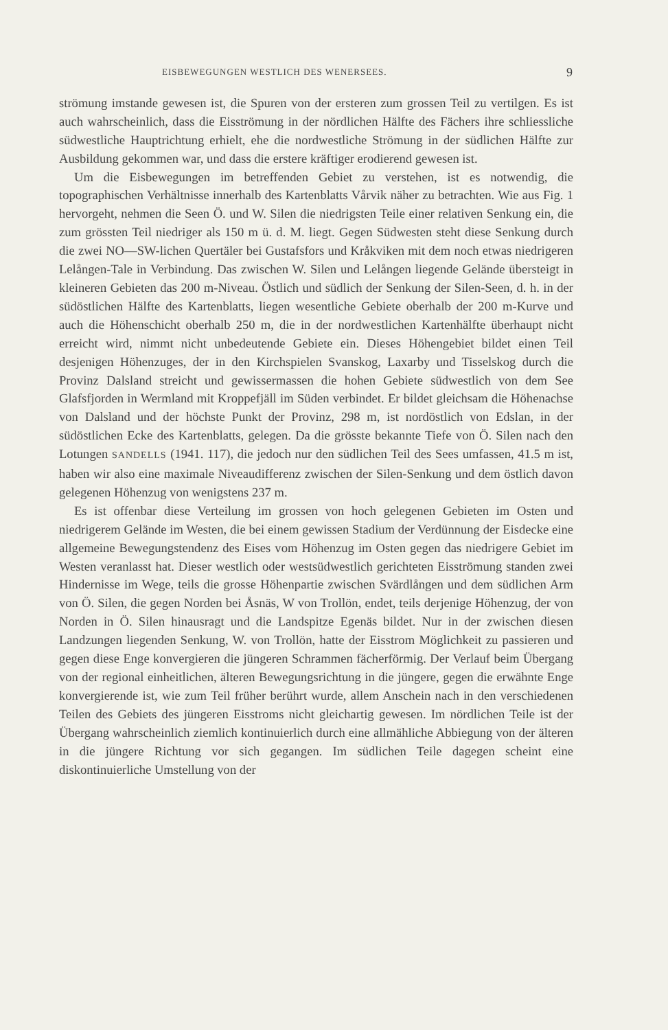EISBEWEGUNGEN WESTLICH DES WENERSEES. 9
strömung imstande gewesen ist, die Spuren von der ersteren zum grossen Teil zu vertilgen. Es ist auch wahrscheinlich, dass die Eisströmung in der nördlichen Hälfte des Fächers ihre schliessliche südwestliche Hauptrichtung erhielt, ehe die nordwestliche Strömung in der südlichen Hälfte zur Ausbildung gekommen war, und dass die erstere kräftiger erodierend gewesen ist.
Um die Eisbewegungen im betreffenden Gebiet zu verstehen, ist es notwendig, die topographischen Verhältnisse innerhalb des Kartenblatts Vårvik näher zu betrachten. Wie aus Fig. 1 hervorgeht, nehmen die Seen Ö. und W. Silen die niedrigsten Teile einer relativen Senkung ein, die zum grössten Teil niedriger als 150 m ü. d. M. liegt. Gegen Südwesten steht diese Senkung durch die zwei NO—SW-lichen Quertäler bei Gustafsfors und Kråkviken mit dem noch etwas niedrigeren Lelången-Tale in Verbindung. Das zwischen W. Silen und Lelången liegende Gelände übersteigt in kleineren Gebieten das 200 m-Niveau. Östlich und südlich der Senkung der Silen-Seen, d. h. in der südöstlichen Hälfte des Kartenblatts, liegen wesentliche Gebiete oberhalb der 200 m-Kurve und auch die Höhenschicht oberhalb 250 m, die in der nordwestlichen Kartenhälfte überhaupt nicht erreicht wird, nimmt nicht unbedeutende Gebiete ein. Dieses Höhengebiet bildet einen Teil desjenigen Höhenzuges, der in den Kirchspielen Svanskog, Laxarby und Tisselskog durch die Provinz Dalsland streicht und gewissermassen die hohen Gebiete südwestlich von dem See Glafsfjorden in Wermland mit Kroppefjäll im Süden verbindet. Er bildet gleichsam die Höhenachse von Dalsland und der höchste Punkt der Provinz, 298 m, ist nordöstlich von Edslan, in der südöstlichen Ecke des Kartenblatts, gelegen. Da die grösste bekannte Tiefe von Ö. Silen nach den Lotungen SANDELLS (1941. 117), die jedoch nur den südlichen Teil des Sees umfassen, 41.5 m ist, haben wir also eine maximale Niveaudifferenz zwischen der Silen-Senkung und dem östlich davon gelegenen Höhenzug von wenigstens 237 m.
Es ist offenbar diese Verteilung im grossen von hoch gelegenen Gebieten im Osten und niedrigerem Gelände im Westen, die bei einem gewissen Stadium der Verdünnung der Eisdecke eine allgemeine Bewegungstendenz des Eises vom Höhenzug im Osten gegen das niedrigere Gebiet im Westen veranlasst hat. Dieser westlich oder westsüdwestlich gerichteten Eisströmung standen zwei Hindernisse im Wege, teils die grosse Höhenpartie zwischen Svärdlången und dem südlichen Arm von Ö. Silen, die gegen Norden bei Åsnäs, W von Trollön, endet, teils derjenige Höhenzug, der von Norden in Ö. Silen hinausragt und die Landspitze Egenäs bildet. Nur in der zwischen diesen Landzungen liegenden Senkung, W. von Trollön, hatte der Eisstrom Möglichkeit zu passieren und gegen diese Enge konvergieren die jüngeren Schrammen fächerförmig. Der Verlauf beim Übergang von der regional einheitlichen, älteren Bewegungsrichtung in die jüngere, gegen die erwähnte Enge konvergierende ist, wie zum Teil früher berührt wurde, allem Anschein nach in den verschiedenen Teilen des Gebiets des jüngeren Eisstroms nicht gleichartig gewesen. Im nördlichen Teile ist der Übergang wahrscheinlich ziemlich kontinuierlich durch eine allmähliche Abbiegung von der älteren in die jüngere Richtung vor sich gegangen. Im südlichen Teile dagegen scheint eine diskontinuierliche Umstellung von der